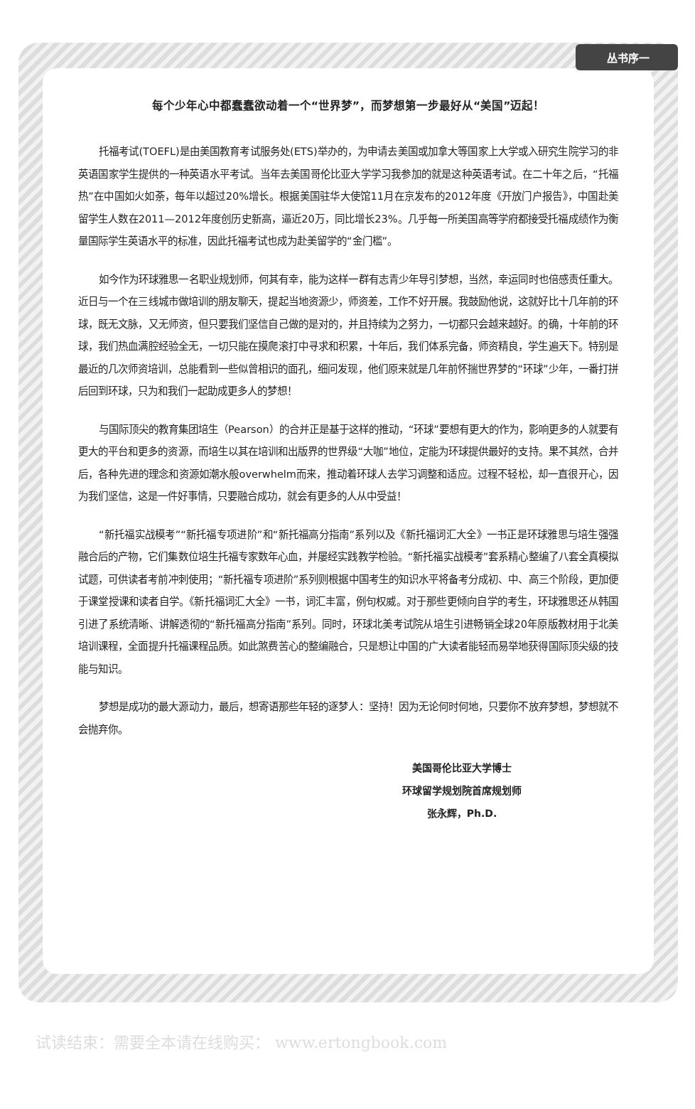丛书序一
每个少年心中都蠢蠢欲动着一个“世界梦”，而梦想第一步最好从“美国”迈起！
托福考试(TOEFL)是由美国教育考试服务处(ETS)举办的，为申请去美国或加拿大等国家上大学或入研究生院学习的非英语国家学生提供的一种英语水平考试。当年去美国哥伦比亚大学学习我参加的就是这种英语考试。在二十年之后，“托福热”在中国如火如荼，每年以超过20%增长。根据美国驻华大使馆11月在京发布的2012年度《开放门户报告》，中国赴美留学生人数在2011—2012年度创历史新高，逼近20万，同比增长23%。几乎每一所美国高等学府都接受托福成绩作为衡量国际学生英语水平的标准，因此托福考试也成为赴美留学的“金门槛”。
如今作为环球雅思一名职业规划师，何其有幸，能为这样一群有志青少年导引梦想，当然，幸运同时也倍感责任重大。近日与一个在三线城市做培训的朋友聊天，提起当地资源少，师资差，工作不好开展。我鼓励他说，这就好比十几年前的环球，既无文脉，又无师资，但只要我们坚信自己做的是对的，并且持续为之努力，一切都只会越来越好。的确，十年前的环球，我们热血满腔经验全无，一切只能在摸爬滚打中寻求和积累，十年后，我们体系完备，师资精良，学生遍天下。特别是最近的几次师资培训，总能看到一些似曾相识的面孔，细问发现，他们原来就是几年前怀揣世界梦的“环球”少年，一番打拼后回到环球，只为和我们一起助成更多人的梦想！
与国际顶尖的教育集团培生（Pearson）的合并正是基于这样的推动，“环球”要想有更大的作为，影响更多的人就要有更大的平台和更多的资源，而培生以其在培训和出版界的世界级“大咖”地位，定能为环球提供最好的支持。果不其然，合并后，各种先进的理念和资源如潮水般overwhelm而来，推动着环球人去学习调整和适应。过程不轻松，却一直很开心，因为我们坚信，这是一件好事情，只要融合成功，就会有更多的人从中受益！
“新托福实战模考”“新托福专项进阶”和“新托福高分指南”系列以及《新托福词汇大全》一书正是环球雅思与培生强强融合后的产物，它们集数位培生托福专家数年心血，并屡经实践教学检验。“新托福实战模考”套系精心整编了八套全真模拟试题，可供读者考前冲刺使用；“新托福专项进阶”系列则根据中国考生的知识水平将备考分成初、中、高三个阶段，更加便于课堂授课和读者自学。《新托福词汇大全》一书，词汇丰富，例句权威。对于那些更倾向自学的考生，环球雅思还从韩国引进了系统清晰、讲解透彻的“新托福高分指南”系列。同时，环球北美考试院从培生引进畅销全球20年原版教材用于北美培训课程，全面提升托福课程品质。如此煞费苦心的整编融合，只是想让中国的广大读者能轻而易举地获得国际顶尖级的技能与知识。
梦想是成功的最大源动力，最后，想寄语那些年轻的逐梦人：坚持！因为无论何时何地，只要你不放弃梦想，梦想就不会抛弃你。
美国哥伦比亚大学博士
环球留学规划院首席规划师
张永辉，Ph.D.
试读结束：需要全本请在线购买： www.ertongbook.com